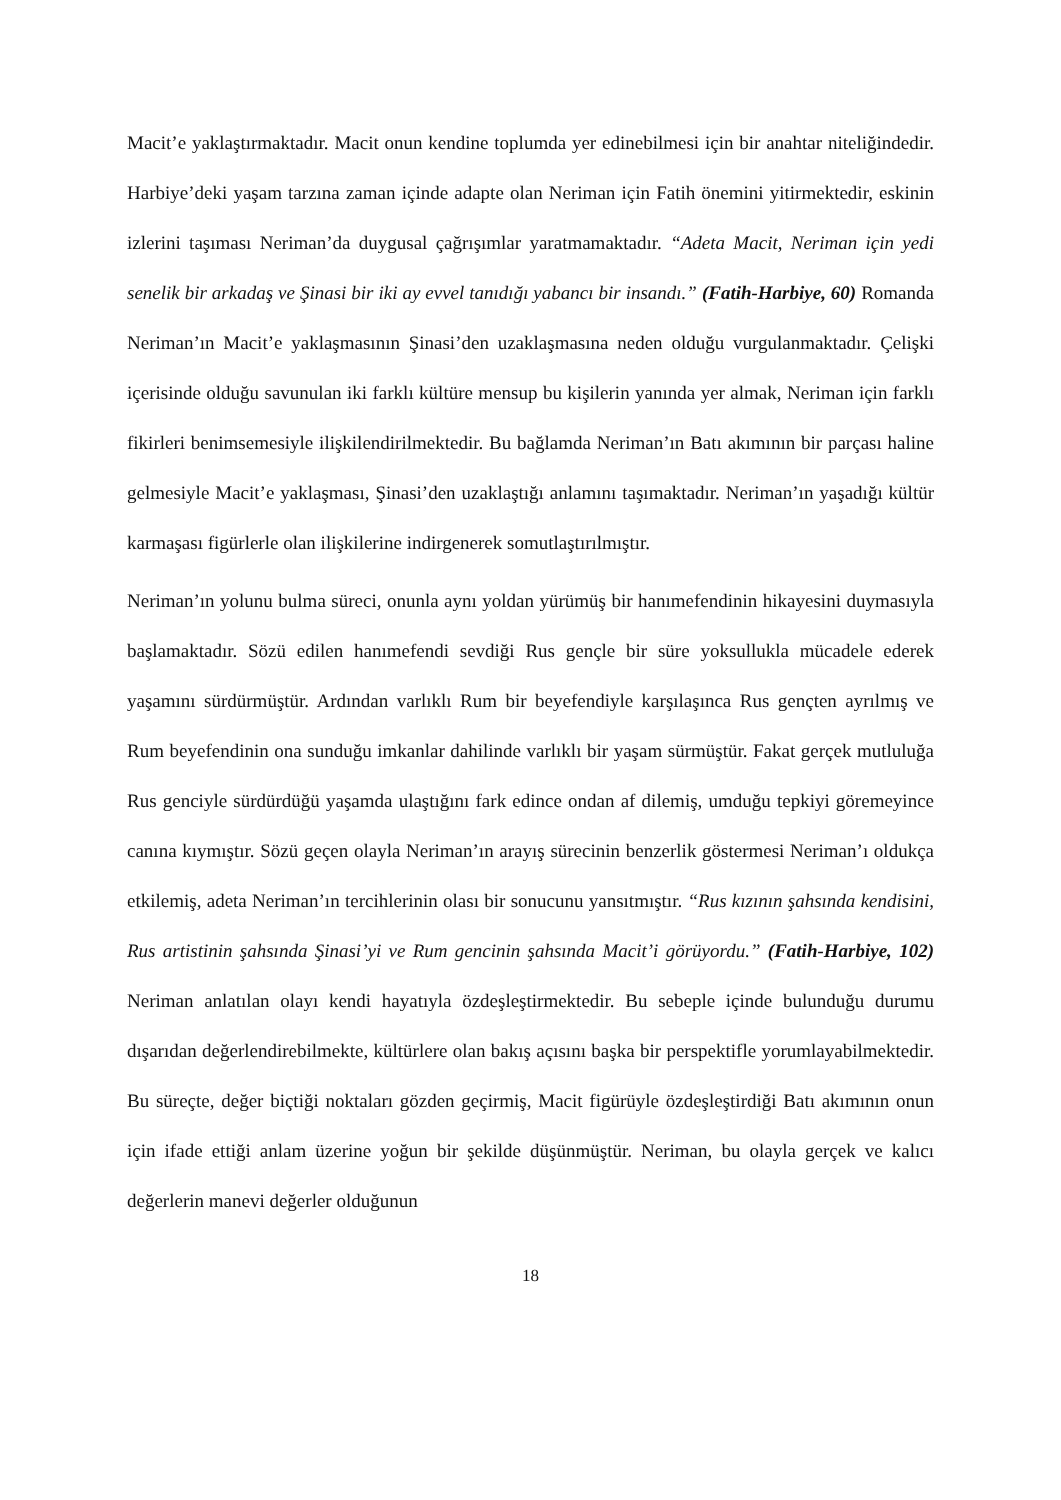Macit’e yaklaştırmaktadır. Macit onun kendine toplumda yer edinebilmesi için bir anahtar niteliğindedir. Harbiye’deki yaşam tarzına zaman içinde adapte olan Neriman için Fatih önemini yitirmektedir, eskinin izlerini taşıması Neriman’da duygusal çağrışımlar yaratmamaktadır. “Adeta Macit, Neriman için yedi senelik bir arkadaş ve Şinasi bir iki ay evvel tanıdığı yabancı bir insandı.” (Fatih-Harbiye, 60) Romanda Neriman’ın Macit’e yaklaşmasının Şinasi’den uzaklaşmasına neden olduğu vurgulanmaktadır. Çelişki içerisinde olduğu savunulan iki farklı kültüre mensup bu kişilerin yanında yer almak, Neriman için farklı fikirleri benimsemesiyle ilişkilendirilmektedir. Bu bağlamda Neriman’ın Batı akımının bir parçası haline gelmesiyle Macit’e yaklaşması, Şinasi’den uzaklaştığı anlamını taşımaktadır. Neriman’ın yaşadığı kültür karmaşası figürlerle olan ilişkilerine indirgenerek somutlaştırılmıştır.
Neriman’ın yolunu bulma süreci, onunla aynı yoldan yürümüş bir hanımefendinin hikayesini duymasıyla başlamaktadır. Sözü edilen hanımefendi sevdiği Rus gençle bir süre yoksullukla mücadele ederek yaşamını sürdürmüştür. Ardından varlıklı Rum bir beyefendiyle karşılaşınca Rus gençten ayrılmış ve Rum beyefendinin ona sunduğu imkanlar dahilinde varlıklı bir yaşam sürmüştür. Fakat gerçek mutluluğa Rus genciyle sürdürdüğü yaşamda ulaştığını fark edince ondan af dilemiş, umduğu tepkiyi göremeyince canına kıymıştır. Sözü geçen olayla Neriman’ın arayış sürecinin benzerlik göstermesi Neriman’ı oldukça etkilemiş, adeta Neriman’ın tercihlerinin olası bir sonucunu yansıtmıştır. “Rus kızının şahsında kendisini, Rus artistinin şahsında Şinasi’yi ve Rum gencinin şahsında Macit’i görüyordu.” (Fatih-Harbiye, 102) Neriman anlatılan olayı kendi hayatıyla özdeşleştirmektedir. Bu sebeple içinde bulunduğu durumu dışarıdan değerlendirebilmekte, kültürlere olan bakış açısını başka bir perspektifle yorumlayabilmektedir. Bu süreçte, değer biçtiği noktaları gözden geçirmiş, Macit figürüyle özdeşleştirdiği Batı akımının onun için ifade ettiği anlam üzerine yoğun bir şekilde düşünmüştür. Neriman, bu olayla gerçek ve kalıcı değerlerin manevi değerler olduğunun
18